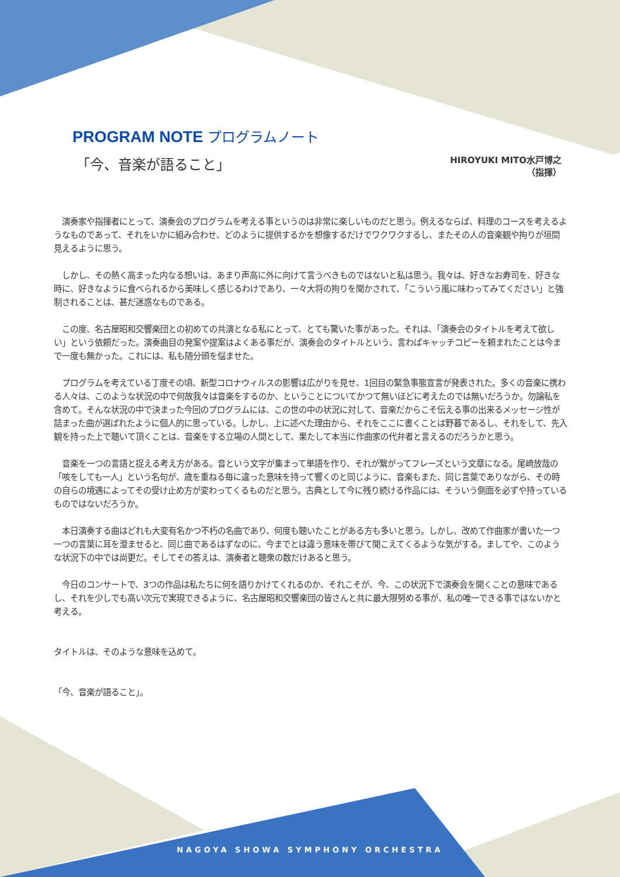PROGRAM NOTE プログラムノート
「今、音楽が語ること」
HIROYUKI MITO水戸博之
（指揮）
　演奏家や指揮者にとって、演奏会のプログラムを考える事というのは非常に楽しいものだと思う。例えるならば、料理のコースを考えるようなものであって、それをいかに組み合わせ、どのように提供するかを想像するだけでワクワクするし、またその人の音楽観や拘りが垣間見えるように思う。
　しかし、その熱く高まった内なる想いは、あまり声高に外に向けて言うべきものではないと私は思う。我々は、好きなお寿司を、好きな時に、好きなように食べられるから美味しく感じるわけであり、一々大将の拘りを聞かされて、「こういう風に味わってみてください」と強制されることは、甚だ迷惑なものである。
　この度、名古屋昭和交響楽団との初めての共演となる私にとって、とても驚いた事があった。それは、「演奏会のタイトルを考えて欲しい」という依頼だった。演奏曲目の発案や提案はよくある事だが、演奏会のタイトルという、言わばキャッチコピーを頼まれたことは今まで一度も無かった。これには、私も随分頭を悩ませた。
　プログラムを考えている丁度その頃、新型コロナウィルスの影響は広がりを見せ、1回目の緊急事態宣言が発表された。多くの音楽に携わる人々は、このような状況の中で何故我々は音楽をするのか、ということについてかつて無いほどに考えたのでは無いだろうか。勿論私を含めて。そんな状況の中で決まった今回のプログラムには、この世の中の状況に対して、音楽だからこそ伝える事の出来るメッセージ性が詰まった曲が選ばれたように個人的に思っている。しかし、上に述べた理由から、それをここに書くことは野暮であるし、それをして、先入観を持った上で聴いて頂くことは、音楽をする立場の人間として、果たして本当に作曲家の代弁者と言えるのだろうかと思う。
　音楽を一つの言語と捉える考え方がある。音という文字が集まって単語を作り、それが繋がってフレーズという文章になる。尾崎放哉の「咳をしても一人」という名句が、歳を重ねる毎に違った意味を持って響くのと同じように、音楽もまた、同じ言葉でありながら、その時の自らの境遇によってその受け止め方が変わってくるものだと思う。古典として今に残り続ける作品には、そういう側面を必ずや持っているものではないだろうか。
　本日演奏する曲はどれも大変有名かつ不朽の名曲であり、何度も聴いたことがある方も多いと思う。しかし、改めて作曲家が書いた一つ一つの言葉に耳を澄ませると、同じ曲であるはずなのに、今までとは違う意味を帯びて聞こえてくるような気がする。ましてや、このような状況下の中では尚更だ。そしてその答えは、演奏者と聴衆の数だけあると思う。
　今日のコンサートで、3つの作品は私たちに何を語りかけてくれるのか、それこそが、今、この状況下で演奏会を開くことの意味であるし、それを少しでも高い次元で実現できるように、名古屋昭和交響楽団の皆さんと共に最大限努める事が、私の唯一できる事ではないかと考える。
タイトルは、そのような意味を込めて。
「今、音楽が語ること」。
NAGOYA SHOWA SYMPHONY ORCHESTRA